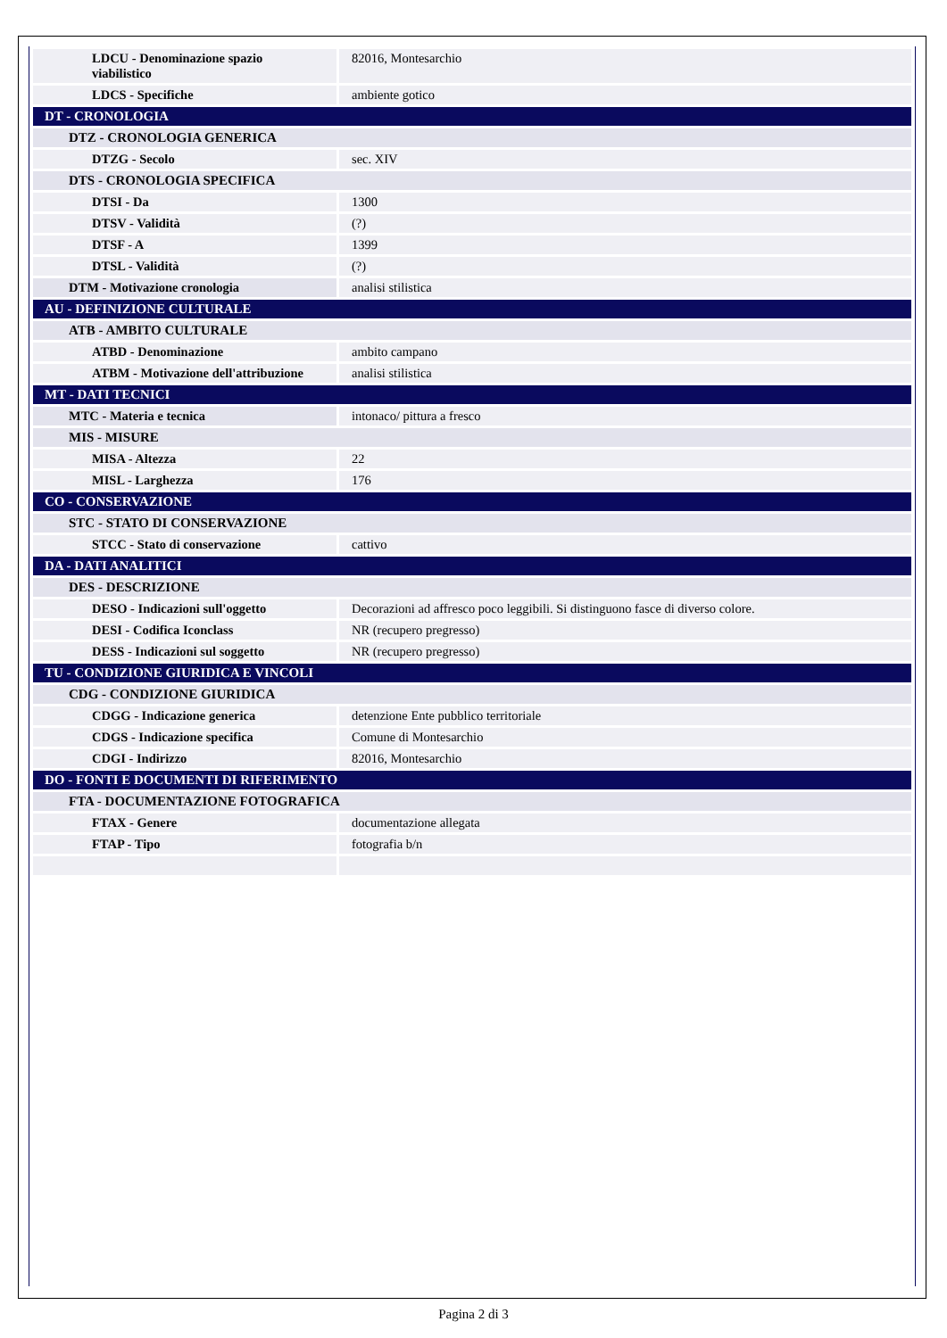| LDCU - Denominazione spazio viabilistico | 82016, Montesarchio |
| LDCS - Specifiche | ambiente gotico |
| DT - CRONOLOGIA | |
| DTZ - CRONOLOGIA GENERICA | |
| DTZG - Secolo | sec. XIV |
| DTS - CRONOLOGIA SPECIFICA | |
| DTSI - Da | 1300 |
| DTSV - Validità | (?) |
| DTSF - A | 1399 |
| DTSL - Validità | (?) |
| DTM - Motivazione cronologia | analisi stilistica |
| AU - DEFINIZIONE CULTURALE | |
| ATB - AMBITO CULTURALE | |
| ATBD - Denominazione | ambito campano |
| ATBM - Motivazione dell'attribuzione | analisi stilistica |
| MT - DATI TECNICI | |
| MTC - Materia e tecnica | intonaco/ pittura a fresco |
| MIS - MISURE | |
| MISA - Altezza | 22 |
| MISL - Larghezza | 176 |
| CO - CONSERVAZIONE | |
| STC - STATO DI CONSERVAZIONE | |
| STCC - Stato di conservazione | cattivo |
| DA - DATI ANALITICI | |
| DES - DESCRIZIONE | |
| DESO - Indicazioni sull'oggetto | Decorazioni ad affresco poco leggibili. Si distinguono fasce di diverso colore. |
| DESI - Codifica Iconclass | NR (recupero pregresso) |
| DESS - Indicazioni sul soggetto | NR (recupero pregresso) |
| TU - CONDIZIONE GIURIDICA E VINCOLI | |
| CDG - CONDIZIONE GIURIDICA | |
| CDGG - Indicazione generica | detenzione Ente pubblico territoriale |
| CDGS - Indicazione specifica | Comune di Montesarchio |
| CDGI - Indirizzo | 82016, Montesarchio |
| DO - FONTI E DOCUMENTI DI RIFERIMENTO | |
| FTA - DOCUMENTAZIONE FOTOGRAFICA | |
| FTAX - Genere | documentazione allegata |
| FTAP - Tipo | fotografia b/n |
Pagina 2 di 3